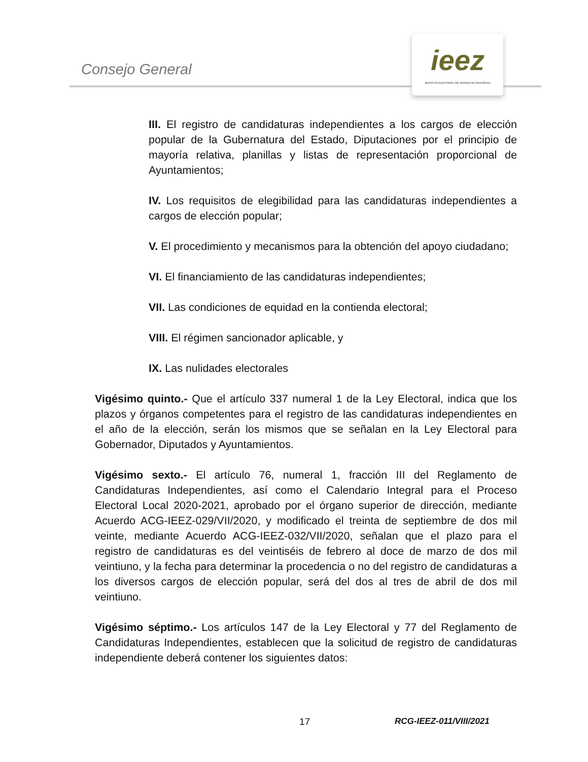Consejo General
ieez
INSTITUTO ELECTORAL DEL ESTADO DE ZACATECAS
III. El registro de candidaturas independientes a los cargos de elección popular de la Gubernatura del Estado, Diputaciones por el principio de mayoría relativa, planillas y listas de representación proporcional de Ayuntamientos;
IV. Los requisitos de elegibilidad para las candidaturas independientes a cargos de elección popular;
V. El procedimiento y mecanismos para la obtención del apoyo ciudadano;
VI. El financiamiento de las candidaturas independientes;
VII. Las condiciones de equidad en la contienda electoral;
VIII. El régimen sancionador aplicable, y
IX. Las nulidades electorales
Vigésimo quinto.- Que el artículo 337 numeral 1 de la Ley Electoral, indica que los plazos y órganos competentes para el registro de las candidaturas independientes en el año de la elección, serán los mismos que se señalan en la Ley Electoral para Gobernador, Diputados y Ayuntamientos.
Vigésimo sexto.- El artículo 76, numeral 1, fracción III del Reglamento de Candidaturas Independientes, así como el Calendario Integral para el Proceso Electoral Local 2020-2021, aprobado por el órgano superior de dirección, mediante Acuerdo ACG-IEEZ-029/VII/2020, y modificado el treinta de septiembre de dos mil veinte, mediante Acuerdo ACG-IEEZ-032/VII/2020, señalan que el plazo para el registro de candidaturas es del veintiséis de febrero al doce de marzo de dos mil veintiuno, y la fecha para determinar la procedencia o no del registro de candidaturas a los diversos cargos de elección popular, será del dos al tres de abril de dos mil veintiuno.
Vigésimo séptimo.- Los artículos 147 de la Ley Electoral y 77 del Reglamento de Candidaturas Independientes, establecen que la solicitud de registro de candidaturas independiente deberá contener los siguientes datos:
17 RCG-IEEZ-011/VIII/2021